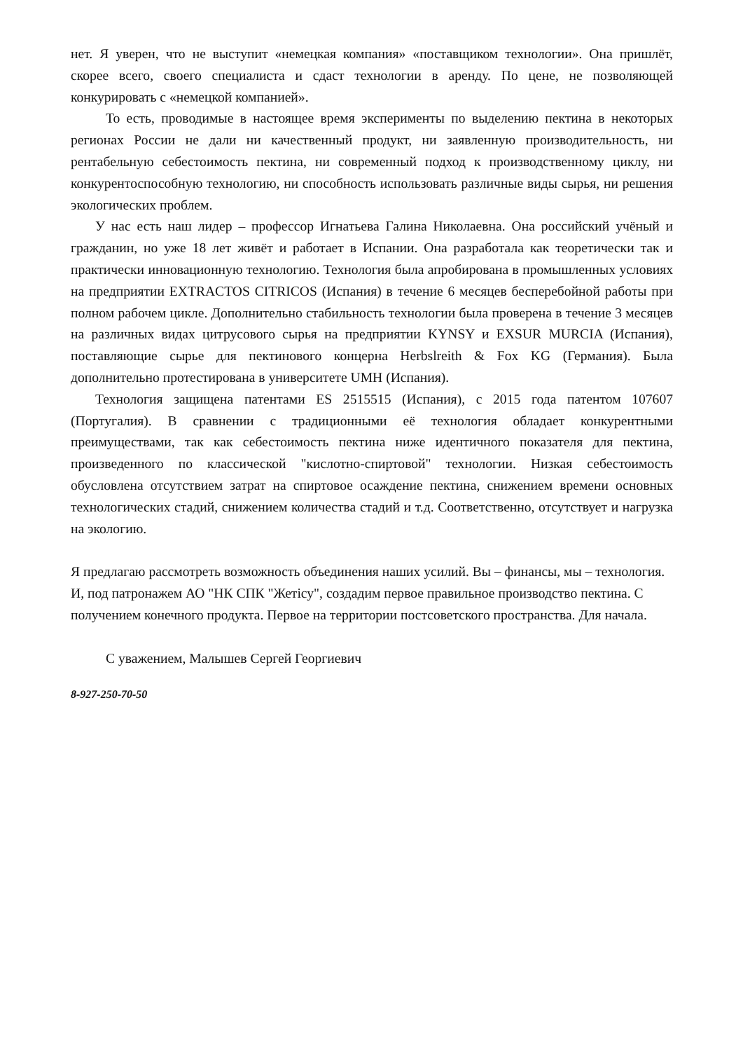нет. Я уверен, что не выступит «немецкая компания» «поставщиком технологии». Она пришлёт, скорее всего, своего специалиста и сдаст технологии в аренду. По цене, не позволяющей конкурировать с «немецкой компанией».
То есть, проводимые в настоящее время эксперименты по выделению пектина в некоторых регионах России не дали ни качественный продукт, ни заявленную производительность, ни рентабельную себестоимость пектина, ни современный подход к производственному циклу, ни конкурентоспособную технологию, ни способность использовать различные виды сырья, ни решения экологических проблем.
У нас есть наш лидер – профессор Игнатьева Галина Николаевна. Она российский учёный и гражданин, но уже 18 лет живёт и работает в Испании. Она разработала как теоретически так и практически инновационную технологию. Технология была апробирована в промышленных условиях на предприятии EXTRACTOS CITRICOS (Испания) в течение 6 месяцев бесперебойной работы при полном рабочем цикле. Дополнительно стабильность технологии была проверена в течение 3 месяцев на различных видах цитрусового сырья на предприятии KYNSY и EXSUR MURCIA (Испания), поставляющие сырье для пектинового концерна Herbslreith & Fox KG (Германия). Была дополнительно протестирована в университете UMH (Испания).
Технология защищена патентами ES 2515515 (Испания), с 2015 года патентом 107607 (Португалия). В сравнении с традиционными её технология обладает конкурентными преимуществами, так как себестоимость пектина ниже идентичного показателя для пектина, произведенного по классической "кислотно-спиртовой" технологии. Низкая себестоимость обусловлена отсутствием затрат на спиртовое осаждение пектина, снижением времени основных технологических стадий, снижением количества стадий и т.д. Соответственно, отсутствует и нагрузка на экологию.
Я предлагаю рассмотреть возможность объединения наших усилий. Вы – финансы, мы – технология. И, под патронажем АО "НК СПК "Жетісу", создадим первое правильное производство пектина. С получением конечного продукта. Первое на территории постсоветского пространства. Для начала.
С уважением, Малышев Сергей Георгиевич
8-927-250-70-50